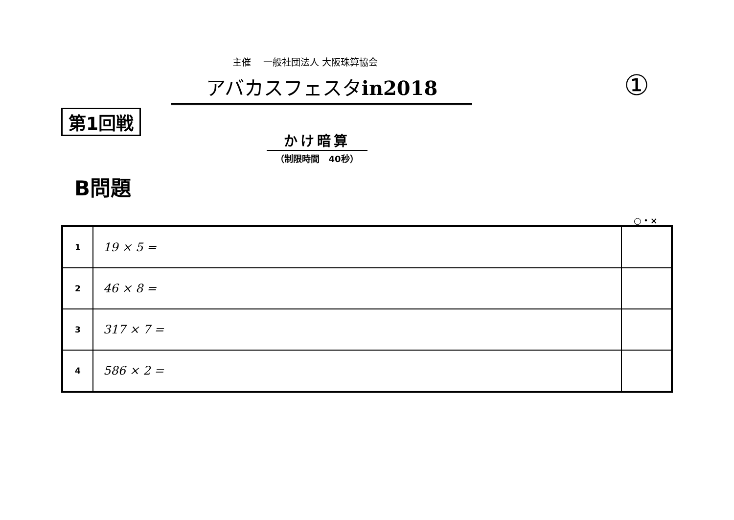主催　 一般社団法人 大阪珠算協会
アバカスフェスタin2018 ①
第1回戦
かけ暗算
（制限時間　40秒）
B問題
○・×
| 1 | 19 × 5 = | |
| 2 | 46 × 8 = | |
| 3 | 317 × 7 = | |
| 4 | 586 × 2 = | |